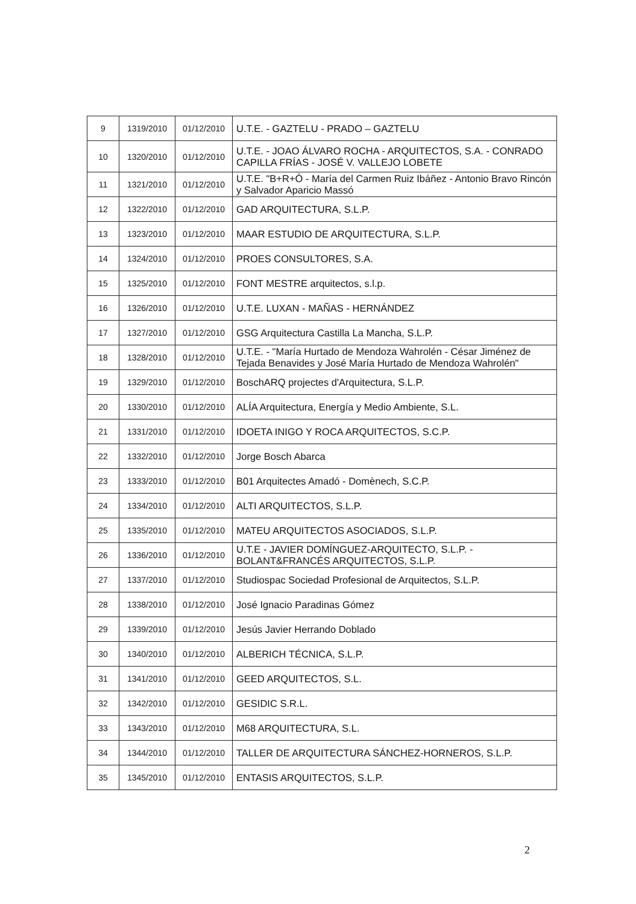| 9 | 1319/2010 | 01/12/2010 | U.T.E. - GAZTELU - PRADO – GAZTELU |
| 10 | 1320/2010 | 01/12/2010 | U.T.E. - JOAO ÁLVARO ROCHA - ARQUITECTOS, S.A. - CONRADO CAPILLA FRÍAS - JOSÉ V. VALLEJO LOBETE |
| 11 | 1321/2010 | 01/12/2010 | U.T.E. "B+R+Ó - María del Carmen Ruiz Ibáñez - Antonio Bravo Rincón y Salvador Aparicio Massó |
| 12 | 1322/2010 | 01/12/2010 | GAD ARQUITECTURA, S.L.P. |
| 13 | 1323/2010 | 01/12/2010 | MAAR ESTUDIO DE ARQUITECTURA, S.L.P. |
| 14 | 1324/2010 | 01/12/2010 | PROES CONSULTORES, S.A. |
| 15 | 1325/2010 | 01/12/2010 | FONT MESTRE arquitectos, s.l.p. |
| 16 | 1326/2010 | 01/12/2010 | U.T.E. LUXAN - MAÑAS - HERNÁNDEZ |
| 17 | 1327/2010 | 01/12/2010 | GSG Arquitectura Castilla La Mancha, S.L.P. |
| 18 | 1328/2010 | 01/12/2010 | U.T.E. - "María Hurtado de Mendoza Wahrolén - César Jiménez de Tejada Benavides y José María Hurtado de Mendoza Wahrolén" |
| 19 | 1329/2010 | 01/12/2010 | BoschARQ projectes d'Arquitectura, S.L.P. |
| 20 | 1330/2010 | 01/12/2010 | ALÍA Arquitectura, Energía y Medio Ambiente, S.L. |
| 21 | 1331/2010 | 01/12/2010 | IDOETA INIGO Y ROCA ARQUITECTOS, S.C.P. |
| 22 | 1332/2010 | 01/12/2010 | Jorge Bosch Abarca |
| 23 | 1333/2010 | 01/12/2010 | B01 Arquitectes Amadó - Domènech, S.C.P. |
| 24 | 1334/2010 | 01/12/2010 | ALTI ARQUITECTOS, S.L.P. |
| 25 | 1335/2010 | 01/12/2010 | MATEU ARQUITECTOS ASOCIADOS, S.L.P. |
| 26 | 1336/2010 | 01/12/2010 | U.T.E - JAVIER DOMÍNGUEZ-ARQUITECTO, S.L.P. - BOLANT&FRANCÉS ARQUITECTOS, S.L.P. |
| 27 | 1337/2010 | 01/12/2010 | Studiospac Sociedad Profesional de Arquitectos, S.L.P. |
| 28 | 1338/2010 | 01/12/2010 | José Ignacio Paradinas Gómez |
| 29 | 1339/2010 | 01/12/2010 | Jesús Javier Herrando Doblado |
| 30 | 1340/2010 | 01/12/2010 | ALBERICH TÉCNICA, S.L.P. |
| 31 | 1341/2010 | 01/12/2010 | GEED ARQUITECTOS, S.L. |
| 32 | 1342/2010 | 01/12/2010 | GESIDIC S.R.L. |
| 33 | 1343/2010 | 01/12/2010 | M68 ARQUITECTURA, S.L. |
| 34 | 1344/2010 | 01/12/2010 | TALLER DE ARQUITECTURA SÁNCHEZ-HORNEROS, S.L.P. |
| 35 | 1345/2010 | 01/12/2010 | ENTASIS ARQUITECTOS, S.L.P. |
2